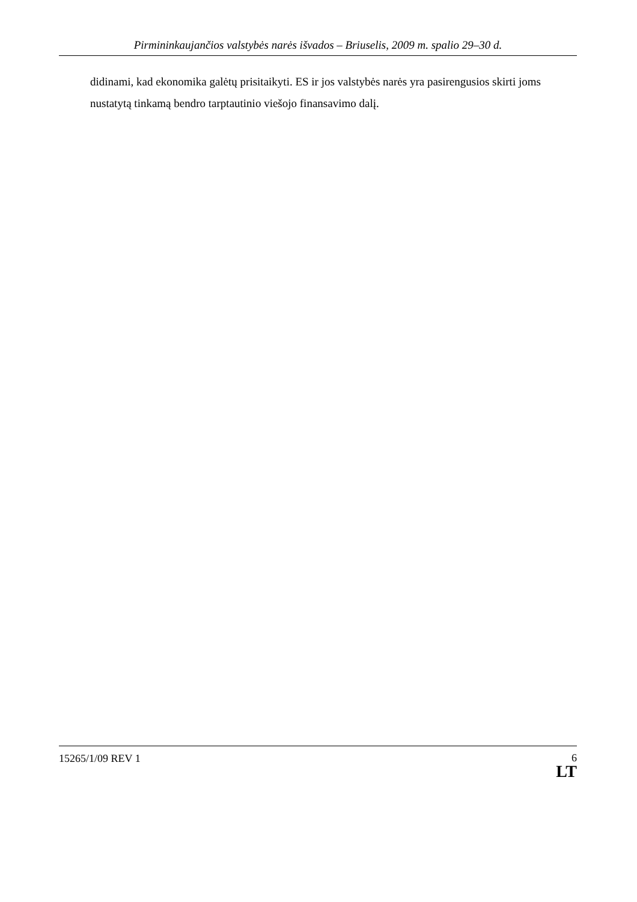Pirmininkaujančios valstybės narės išvados – Briuselis, 2009 m. spalio 29–30 d.
didinami, kad ekonomika galėtų prisitaikyti. ES ir jos valstybės narės yra pasirengusios skirti joms nustatytą tinkamą bendro tarptautinio viešojo finansavimo dalį.
15265/1/09 REV 1
6
LT